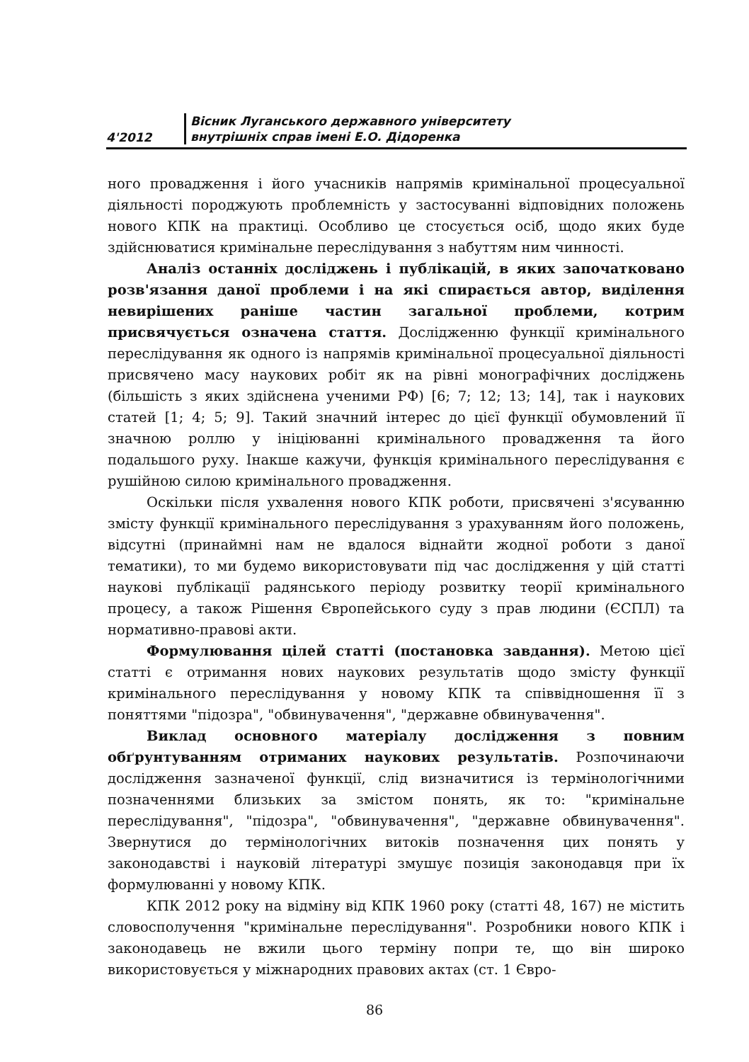4'2012
Вісник Луганського державного університету
внутрішніх справ імені Е.О. Дідоренка
ного провадження і його учасників напрямів кримінальної процесуальної діяльності породжують проблемність у застосуванні відповідних положень нового КПК на практиці. Особливо це стосується осіб, щодо яких буде здійснюватися кримінальне переслідування з набуттям ним чинності.
Аналіз останніх досліджень і публікацій, в яких започатковано розв'язання даної проблеми і на які спирається автор, виділення невирішених раніше частин загальної проблеми, котрим присвячується означена стаття. Дослідженню функції кримінального переслідування як одного із напрямів кримінальної процесуальної діяльності присвячено масу наукових робіт як на рівні монографічних досліджень (більшість з яких здійснена ученими РФ) [6; 7; 12; 13; 14], так і наукових статей [1; 4; 5; 9]. Такий значний інтерес до цієї функції обумовлений її значною роллю у ініціюванні кримінального провадження та його подальшого руху. Інакше кажучи, функція кримінального переслідування є рушійною силою кримінального провадження.
Оскільки після ухвалення нового КПК роботи, присвячені з'ясуванню змісту функції кримінального переслідування з урахуванням його положень, відсутні (принаймні нам не вдалося віднайти жодної роботи з даної тематики), то ми будемо використовувати під час дослідження у цій статті наукові публікації радянського періоду розвитку теорії кримінального процесу, а також Рішення Європейського суду з прав людини (ЄСПЛ) та нормативно-правові акти.
Формулювання цілей статті (постановка завдання). Метою цієї статті є отримання нових наукових результатів щодо змісту функції кримінального переслідування у новому КПК та співвідношення її з поняттями "підозра", "обвинувачення", "державне обвинувачення".
Виклад основного матеріалу дослідження з повним обґрунтуванням отриманих наукових результатів. Розпочинаючи дослідження зазначеної функції, слід визначитися із термінологічними позначеннями близьких за змістом понять, як то: "кримінальне переслідування", "підозра", "обвинувачення", "державне обвинувачення". Звернутися до термінологічних витоків позначення цих понять у законодавстві і науковій літературі змушує позиція законодавця при їх формулюванні у новому КПК.
КПК 2012 року на відміну від КПК 1960 року (статті 48, 167) не містить словосполучення "кримінальне переслідування". Розробники нового КПК і законодавець не вжили цього терміну попри те, що він широко використовується у міжнародних правових актах (ст. 1 Євро-
86